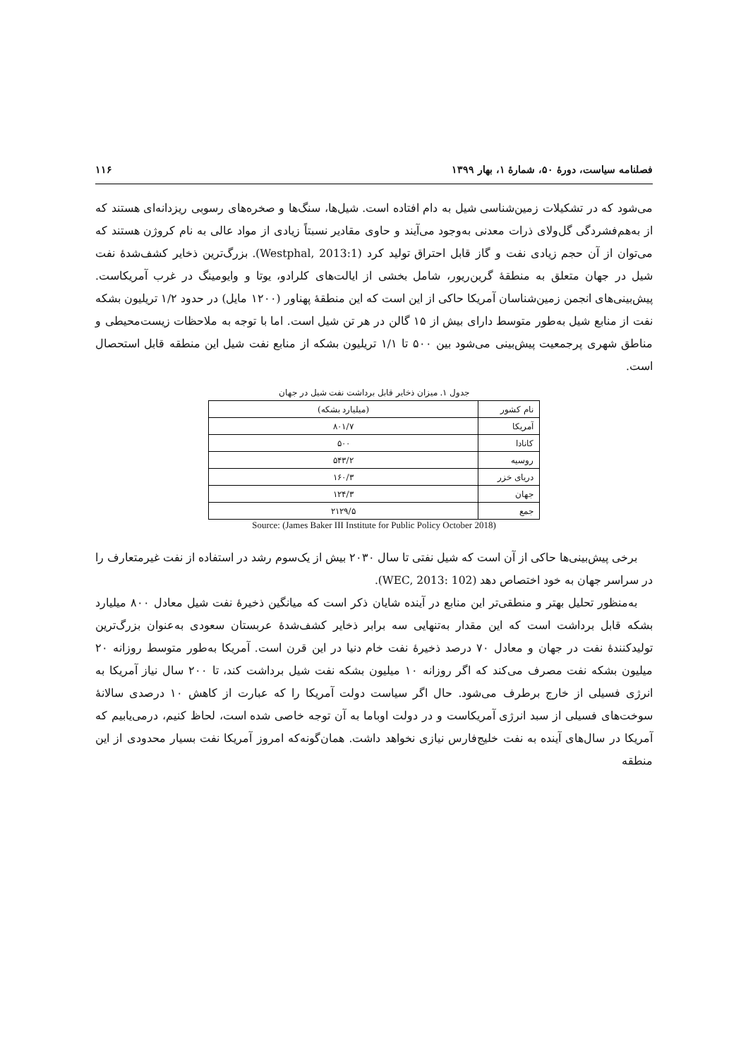فصلنامه سیاست، دورۀ ۵۰، شمارۀ ۱، بهار ۱۳۹۹ ۱۱۶
می‌شود که در تشکیلات زمین‌شناسی شیل به دام افتاده است. شیل‌ها، سنگ‌ها و صخره‌های رسوبی ریزدانه‌ای هستند که از به‌هم‌فشردگی گل‌ولای ذرات معدنی به‌وجود می‌آیند و حاوی مقادیر نسبتاً زیادی از مواد عالی به نام کروژن هستند که می‌توان از آن حجم زیادی نفت و گاز قابل احتراق تولید کرد (Westphal, 2013:1). بزرگ‌ترین ذخایر کشف‌شدۀ نفت شیل در جهان متعلق به منطقۀ گرین‌ریور، شامل بخشی از ایالت‌های کلرادو، یوتا و وایومینگ در غرب آمریکاست. پیش‌بینی‌های انجمن زمین‌شناسان آمریکا حاکی از این است که این منطقۀ پهناور (۱۲۰۰ مایل) در حدود ۱/۲ تریلیون بشکه نفت از منابع شیل به‌طور متوسط دارای بیش از ۱۵ گالن در هر تن شیل است. اما با توجه به ملاحظات زیست‌محیطی و مناطق شهری پرجمعیت پیش‌بینی می‌شود بین ۵۰۰ تا ۱/۱ تریلیون بشکه از منابع نفت شیل این منطقه قابل استحصال است.
جدول ۱. میزان ذخایر قابل برداشت نفت شیل در جهان
| نام کشور | (میلیارد بشکه) |
| آمریکا | ۸۰۱/۷ |
| کانادا | ۵۰۰ |
| روسیه | ۵۴۳/۲ |
| دریای خزر | ۱۶۰/۳ |
| جهان | ۱۲۴/۳ |
| جمع | ۲۱۲۹/۵ |
Source: (James Baker III Institute for Public Policy October 2018)
برخی پیش‌بینی‌ها حاکی از آن است که شیل نفتی تا سال ۲۰۳۰ بیش از یک‌سوم رشد در استفاده از نفت غیرمتعارف را در سراسر جهان به خود اختصاص دهد (WEC, 2013: 102).
به‌منظور تحلیل بهتر و منطقی‌تر این منابع در آینده شایان ذکر است که میانگین ذخیرۀ نفت شیل معادل ۸۰۰ میلیارد بشکه قابل برداشت است که این مقدار به‌تنهایی سه برابر ذخایر کشف‌شدۀ عربستان سعودی به‌عنوان بزرگ‌ترین تولیدکنندۀ نفت در جهان و معادل ۷۰ درصد ذخیرۀ نفت خام دنیا در این قرن است. آمریکا به‌طور متوسط روزانه ۲۰ میلیون بشکه نفت مصرف می‌کند که اگر روزانه ۱۰ میلیون بشکه نفت شیل برداشت کند، تا ۲۰۰ سال نیاز آمریکا به انرژی فسیلی از خارج برطرف می‌شود. حال اگر سیاست دولت آمریکا را که عبارت از کاهش ۱۰ درصدی سالانۀ سوخت‌های فسیلی از سبد انرژی آمریکاست و در دولت اوباما به آن توجه خاصی شده است، لحاظ کنیم، درمی‌یابیم که آمریکا در سال‌های آینده به نفت خلیج‌فارس نیازی نخواهد داشت. همان‌گونه‌که امروز آمریکا نفت بسیار محدودی از این منطقه